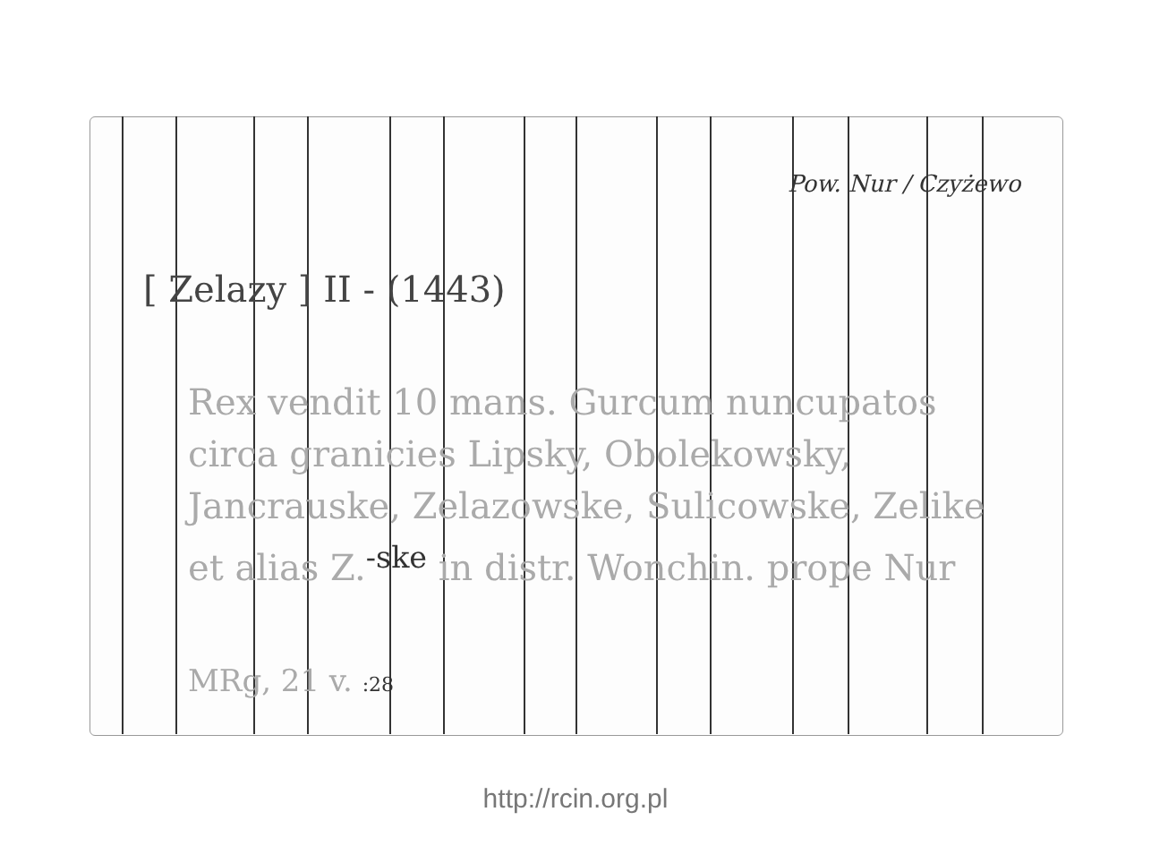Pow. Nur / Czyżewo
[ Zelazy ] II - (1443)
Rex vendit 10 mans. Gurcum nuncupatos
circa granicies Lipsky, Obolekowsky,
Jancrauske, Zelazowske, Sulicowske, Zelike
et alias Z.<sup>-ske</sup> in distr. Wonchin. prope Nur
MRg, 21 v. :28
http://rcin.org.pl